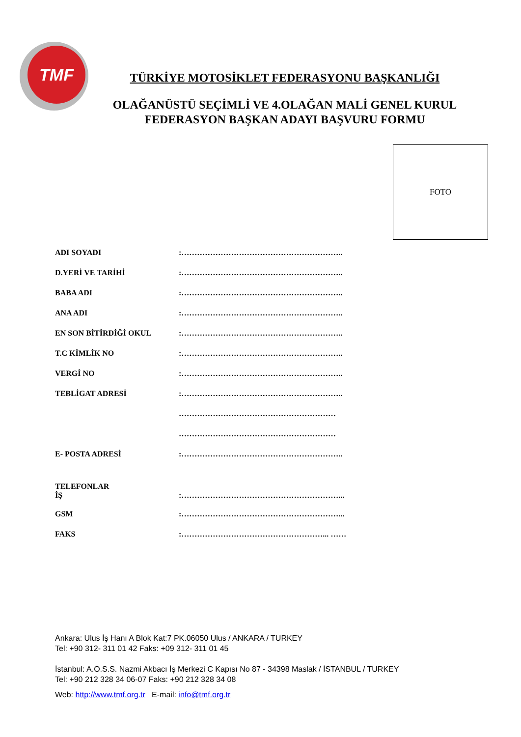TMF
TÜRKİYE MOTOSİKLET FEDERASYONU BAŞKANLIĞI
OLAĞANÜSTÜ SEÇİMLİ VE 4.OLAĞAN MALİ GENEL KURUL
FEDERASYON BAŞKAN ADAYI BAŞVURU FORMU
FOTO
ADI SOYADI:……………………………………………………..
D.YERİ VE TARİHİ:……………………………………………………..
BABA ADI:……………………………………………………..
ANA ADI:……………………………………………………..
EN SON BİTİRDİĞİ OKUL:……………………………………………………..
T.C KİMLİK NO:……………………………………………………..
VERGİ NO:……………………………………………………..
TEBLİGAT ADRESİ:……………………………………………………..
……………………………………………………
……………………………………………………
E- POSTA ADRESİ:……………………………………………………..
TELEFONLAR
İŞ:……………………………………………………...
GSM:……………………………………………………...
FAKS:………………………………………………... ……
Ankara: Ulus İş Hanı A Blok Kat:7 PK.06050 Ulus / ANKARA / TURKEY
Tel: +90 312- 311 01 42 Faks: +09 312- 311 01 45
İstanbul: A.O.S.S. Nazmi Akbacı İş Merkezi C Kapısı No 87 - 34398 Maslak / İSTANBUL / TURKEY
Tel: +90 212 328 34 06-07 Faks: +90 212 328 34 08
Web: http://www.tmf.org.tr E-mail: info@tmf.org.tr